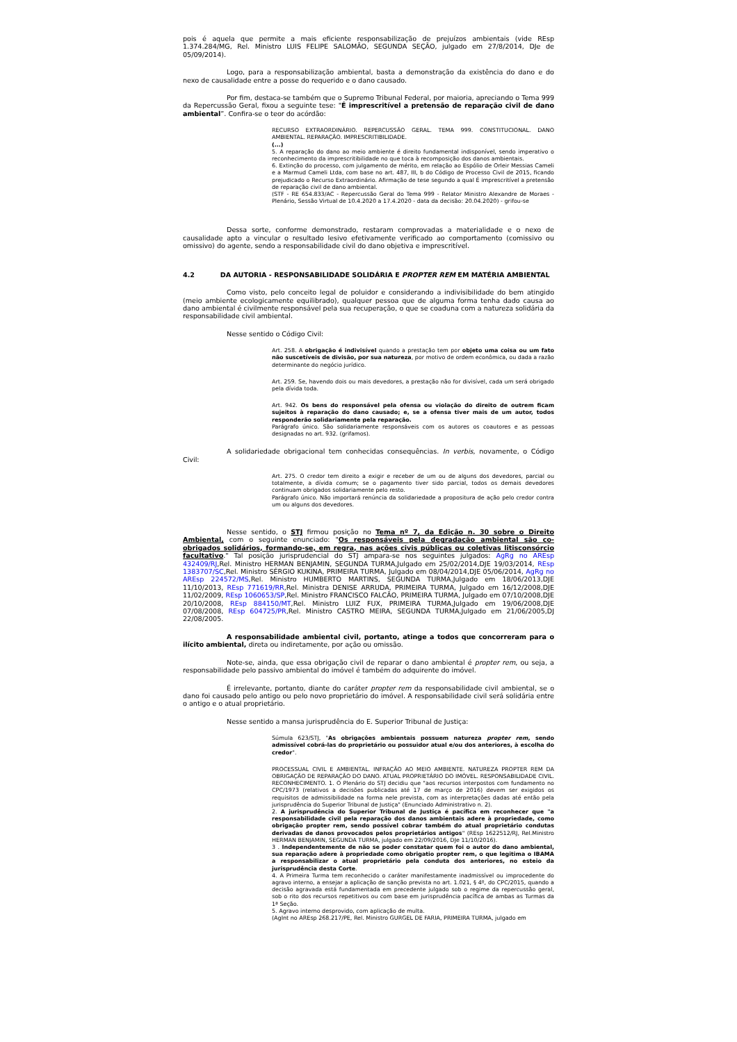pois é aquela que permite a mais eficiente responsabilização de prejuízos ambientais (vide REsp 1.374.284/MG, Rel. Ministro LUIS FELIPE SALOMÃO, SEGUNDA SEÇÃO, julgado em 27/8/2014, DJe de 05/09/2014).
Logo, para a responsabilização ambiental, basta a demonstração da existência do dano e do nexo de causalidade entre a posse do requerido e o dano causado.
Por fim, destaca-se também que o Supremo Tribunal Federal, por maioria, apreciando o Tema 999 da Repercussão Geral, fixou a seguinte tese: "É imprescritível a pretensão de reparação civil de dano ambiental”. Confira-se o teor do acórdão:
RECURSO EXTRAORDINÁRIO. REPERCUSSÃO GERAL. TEMA 999. CONSTITUCIONAL. DANO AMBIENTAL. REPARAÇÃO. IMPRESCRITIBILIDADE.
(...)
5. A reparação do dano ao meio ambiente é direito fundamental indisponível, sendo imperativo o reconhecimento da imprescritibilidade no que toca à recomposição dos danos ambientais.
6. Extinção do processo, com julgamento de mérito, em relação ao Espólio de Orleir Messias Cameli e a Marmud Cameli Ltda, com base no art. 487, III, b do Código de Processo Civil de 2015, ficando prejudicado o Recurso Extraordinário. Afirmação de tese segundo a qual É imprescritível a pretensão de reparação civil de dano ambiental.
(STF - RE 654.833/AC - Repercussão Geral do Tema 999 - Relator Ministro Alexandre de Moraes - Plenário, Sessão Virtual de 10.4.2020 a 17.4.2020 - data da decisão: 20.04.2020) - grifou-se
Dessa sorte, conforme demonstrado, restaram comprovadas a materialidade e o nexo de causalidade apto a vincular o resultado lesivo efetivamente verificado ao comportamento (comissivo ou omissivo) do agente, sendo a responsabilidade civil do dano objetiva e imprescritível.
4.2 DA AUTORIA - RESPONSABILIDADE SOLIDÁRIA E PROPTER REM EM MATÉRIA AMBIENTAL
Como visto, pelo conceito legal de poluidor e considerando a indivisibilidade do bem atingido (meio ambiente ecologicamente equilibrado), qualquer pessoa que de alguma forma tenha dado causa ao dano ambiental é civilmente responsável pela sua recuperação, o que se coaduna com a natureza solidária da responsabilidade civil ambiental.
Nesse sentido o Código Civil:
Art. 258. A obrigação é indivisível quando a prestação tem por objeto uma coisa ou um fato não suscetíveis de divisão, por sua natureza, por motivo de ordem econômica, ou dada a razão determinante do negócio jurídico.
Art. 259. Se, havendo dois ou mais devedores, a prestação não for divisível, cada um será obrigado pela dívida toda.
Art. 942. Os bens do responsável pela ofensa ou violação do direito de outrem ficam sujeitos à reparação do dano causado; e, se a ofensa tiver mais de um autor, todos responderão solidariamente pela reparação.
Parágrafo único. São solidariamente responsáveis com os autores os coautores e as pessoas designadas no art. 932. (grifamos).
A solidariedade obrigacional tem conhecidas consequências. In verbis, novamente, o Código Civil:
Art. 275. O credor tem direito a exigir e receber de um ou de alguns dos devedores, parcial ou totalmente, a dívida comum; se o pagamento tiver sido parcial, todos os demais devedores continuam obrigados solidariamente pelo resto.
Parágrafo único. Não importará renúncia da solidariedade a propositura de ação pelo credor contra um ou alguns dos devedores.
Nesse sentido, o STJ firmou posição no Tema nº 7, da Edição n. 30 sobre o Direito Ambiental, com o seguinte enunciado: "Os responsáveis pela degradação ambiental são co-obrigados solidários, formando-se, em regra, nas ações civis públicas ou coletivas litisconsórcio facultativo." Tal posição jurisprudencial do STJ ampara-se nos seguintes julgados: AgRg no AREsp 432409/RJ,Rel. Ministro HERMAN BENJAMIN, SEGUNDA TURMA,Julgado em 25/02/2014,DJE 19/03/2014, REsp 1383707/SC,Rel. Ministro SÉRGIO KUKINA, PRIMEIRA TURMA, Julgado em 08/04/2014,DJE 05/06/2014, AgRg no AREsp 224572/MS,Rel. Ministro HUMBERTO MARTINS, SEGUNDA TURMA,Julgado em 18/06/2013,DJE 11/10/2013, REsp 771619/RR,Rel. Ministra DENISE ARRUDA, PRIMEIRA TURMA, Julgado em 16/12/2008,DJE 11/02/2009, REsp 1060653/SP,Rel. Ministro FRANCISCO FALCÃO, PRIMEIRA TURMA, Julgado em 07/10/2008,DJE 20/10/2008, REsp 884150/MT,Rel. Ministro LUIZ FUX, PRIMEIRA TURMA,Julgado em 19/06/2008,DJE 07/08/2008, REsp 604725/PR,Rel. Ministro CASTRO MEIRA, SEGUNDA TURMA,Julgado em 21/06/2005,DJ 22/08/2005.
A responsabilidade ambiental civil, portanto, atinge a todos que concorreram para o ilícito ambiental, direta ou indiretamente, por ação ou omissão.
Note-se, ainda, que essa obrigação civil de reparar o dano ambiental é propter rem, ou seja, a responsabilidade pelo passivo ambiental do imóvel é também do adquirente do imóvel.
É irrelevante, portanto, diante do caráter propter rem da responsabilidade civil ambiental, se o dano foi causado pelo antigo ou pelo novo proprietário do imóvel. A responsabilidade civil será solidária entre o antigo e o atual proprietário.
Nesse sentido a mansa jurisprudência do E. Superior Tribunal de Justiça:
Súmula 623/STJ, "As obrigações ambientais possuem natureza propter rem, sendo admissível cobrá-las do proprietário ou possuidor atual e/ou dos anteriores, à escolha do credor".
PROCESSUAL CIVIL E AMBIENTAL. INFRAÇÃO AO MEIO AMBIENTE. NATUREZA PROPTER REM DA OBRIGAÇÃO DE REPARAÇÃO DO DANO. ATUAL PROPRIETÁRIO DO IMÓVEL. RESPONSABILIDADE CIVIL. RECONHECIMENTO. 1. O Plenário do STJ decidiu que "aos recursos interpostos com fundamento no CPC/1973 (relativos a decisões publicadas até 17 de março de 2016) devem ser exigidos os requisitos de admissibilidade na forma nele prevista, com as interpretações dadas até então pela jurisprudência do Superior Tribunal de Justiça" (Enunciado Administrativo n. 2).
2. A jurisprudência do Superior Tribunal de Justiça é pacífica em reconhecer que "a responsabilidade civil pela reparação dos danos ambientais adere à propriedade, como obrigação propter rem, sendo possível cobrar também do atual proprietário condutas derivadas de danos provocados pelos proprietários antigos" (REsp 1622512/RJ, Rel.Ministro HERMAN BENJAMIN, SEGUNDA TURMA, julgado em 22/09/2016, DJe 11/10/2016).
3 . Independentemente de não se poder constatar quem foi o autor do dano ambiental, sua reparação adere à propriedade como obrigatio propter rem, o que legitima o IBAMA a responsabilizar o atual proprietário pela conduta dos anteriores, no esteio da jurisprudência desta Corte.
4. A Primeira Turma tem reconhecido o caráter manifestamente inadmissível ou improcedente do agravo interno, a ensejar a aplicação de sanção prevista no art. 1.021, § 4º, do CPC/2015, quando a decisão agravada está fundamentada em precedente julgado sob o regime da repercussão geral, sob o rito dos recursos repetitivos ou com base em jurisprudência pacífica de ambas as Turmas da 1ª Seção.
5. Agravo interno desprovido, com aplicação de multa.
(AgInt no AREsp 268.217/PE, Rel. Ministro GURGEL DE FARIA, PRIMEIRA TURMA, julgado em